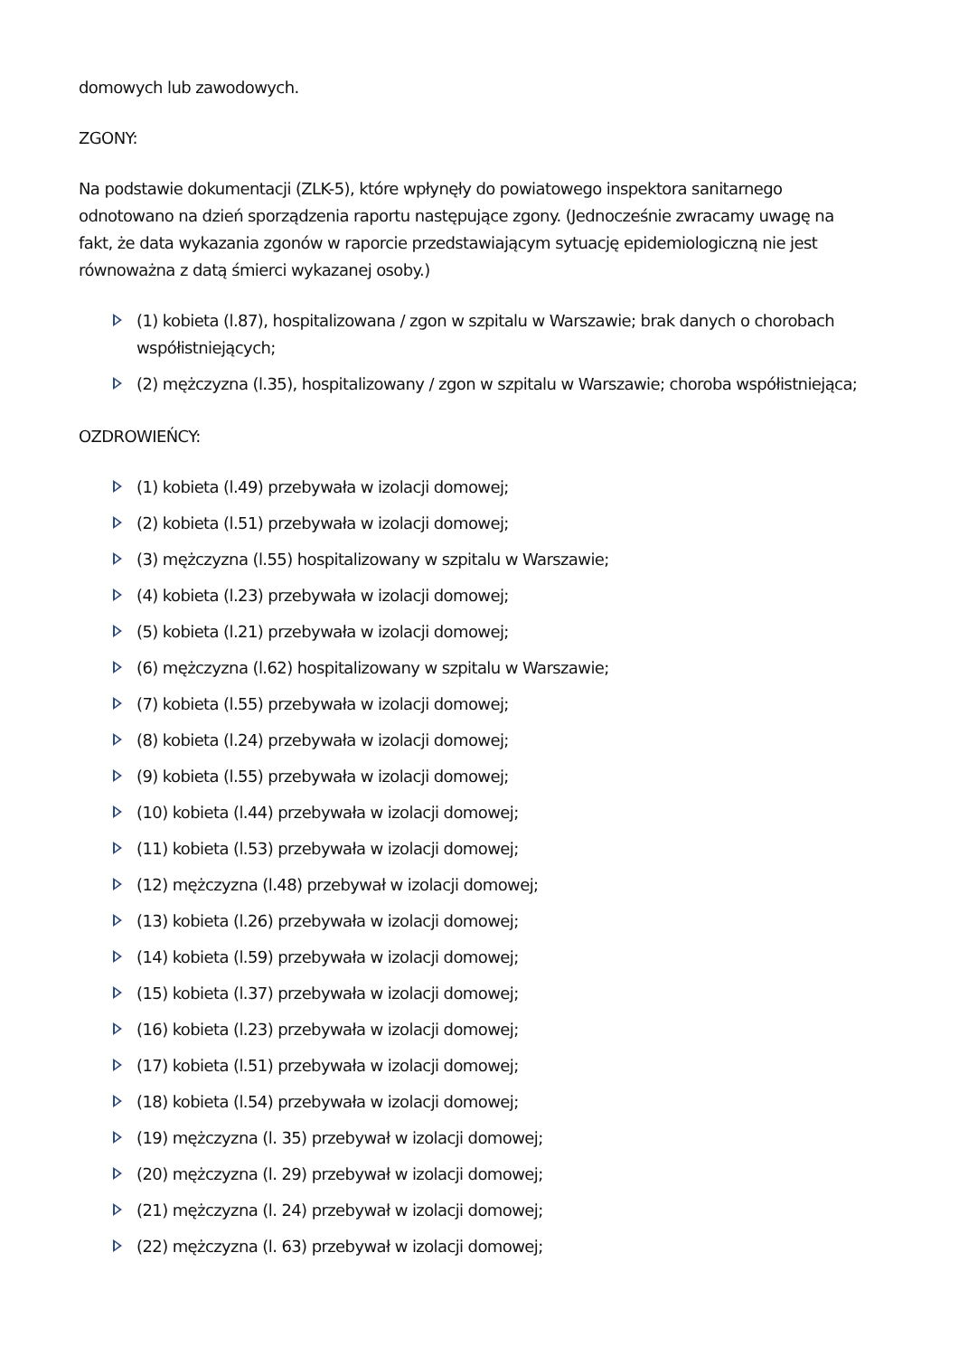domowych lub zawodowych.
ZGONY:
Na podstawie dokumentacji (ZLK-5), które wpłynęły do powiatowego inspektora sanitarnego odnotowano na dzień sporządzenia raportu następujące zgony. (Jednocześnie zwracamy uwagę na fakt, że data wykazania zgonów w raporcie przedstawiającym sytuację epidemiologiczną nie jest równoważna z datą śmierci wykazanej osoby.)
(1) kobieta (l.87), hospitalizowana / zgon w szpitalu w Warszawie; brak danych o chorobach współistniejących;
(2) mężczyzna (l.35), hospitalizowany / zgon w szpitalu w Warszawie; choroba współistniejąca;
OZDROWIEŃCY:
(1) kobieta (l.49) przebywała w izolacji domowej;
(2) kobieta (l.51) przebywała w izolacji domowej;
(3) mężczyzna (l.55) hospitalizowany w szpitalu w Warszawie;
(4) kobieta (l.23) przebywała w izolacji domowej;
(5) kobieta (l.21) przebywała w izolacji domowej;
(6) mężczyzna (l.62) hospitalizowany w szpitalu w Warszawie;
(7) kobieta (l.55) przebywała w izolacji domowej;
(8) kobieta (l.24) przebywała w izolacji domowej;
(9) kobieta (l.55) przebywała w izolacji domowej;
(10) kobieta (l.44) przebywała w izolacji domowej;
(11) kobieta (l.53) przebywała w izolacji domowej;
(12) mężczyzna (l.48) przebywał w izolacji domowej;
(13) kobieta (l.26) przebywała w izolacji domowej;
(14) kobieta (l.59) przebywała w izolacji domowej;
(15) kobieta (l.37) przebywała w izolacji domowej;
(16) kobieta (l.23) przebywała w izolacji domowej;
(17) kobieta (l.51) przebywała w izolacji domowej;
(18) kobieta (l.54) przebywała w izolacji domowej;
(19) mężczyzna (l. 35) przebywał w izolacji domowej;
(20) mężczyzna (l. 29) przebywał w izolacji domowej;
(21) mężczyzna (l. 24) przebywał w izolacji domowej;
(22) mężczyzna (l. 63) przebywał w izolacji domowej;